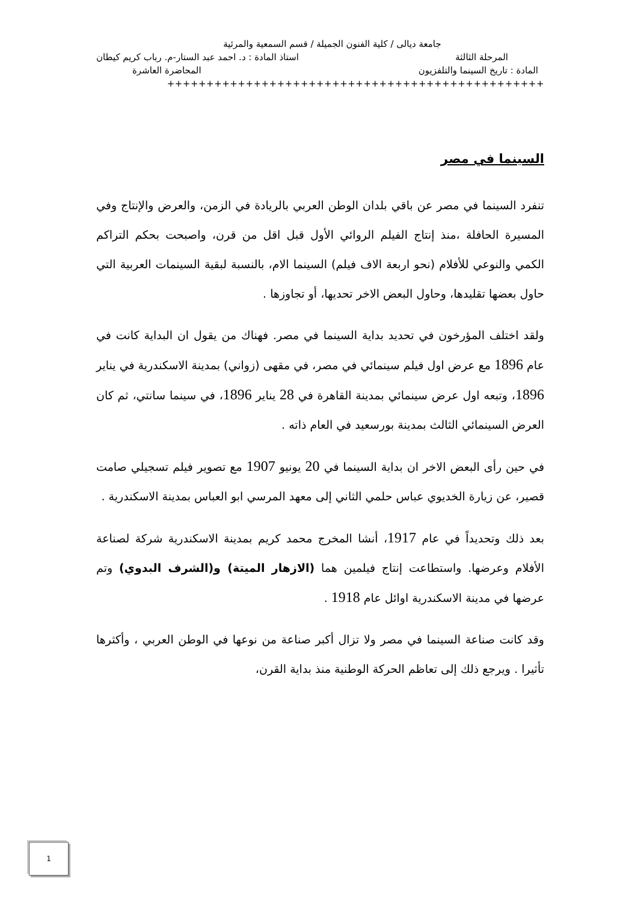جامعة ديالى / كلية الفنون الجميلة / قسم السمعية والمرئية
المرحلة الثالثة استاذ المادة : د. احمد عبد الستار-م. رباب كريم كيطان
المادة : تاريخ السينما والتلفزيون المحاضرة العاشرة
++++++++++++++++++++++++++++++++++++++++++++++++
السينما في مصر
تنفرد السينما في مصر عن باقي بلدان الوطن العربي بالريادة في الزمن، والعرض والإنتاج وفي المسيرة الحافلة ،منذ إنتاج الفيلم الروائي الأول قبل اقل من قرن، واصبحت بحكم التراكم الكمي والنوعي للأفلام (نحو اربعة الاف فيلم) السينما الام، بالنسبة لبقية السينمات العربية التي حاول بعضها تقليدها، وحاول البعض الاخر تحديها، أو تجاوزها .
ولقد اختلف المؤرخون في تحديد بداية السينما في مصر. فهناك من يقول ان البداية كانت في عام 1896 مع عرض اول فيلم سينمائي في مصر، في مقهى (زواني) بمدينة الاسكندرية في يناير 1896، وتبعه اول عرض سينمائي بمدينة القاهرة في 28 يناير 1896، في سينما سانتي، ثم كان العرض السينمائي الثالث بمدينة بورسعيد في العام ذاته .
في حين رأى البعض الاخر ان بداية السينما في 20 يونيو 1907 مع تصوير فيلم تسجيلي صامت قصير، عن زيارة الخديوي عباس حلمي الثاني إلى معهد المرسي ابو العباس بمدينة الاسكندرية .
بعد ذلك وتحديداً في عام 1917، أنشا المخرج محمد كريم بمدينة الاسكندرية شركة لصناعة الأفلام وعرضها. واستطاعت إنتاج فيلمين هما (الازهار الميتة) و(الشرف البدوي) وتم عرضها في مدينة الاسكندرية اوائل عام 1918 .
وقد كانت صناعة السينما في مصر ولا تزال أكبر صناعة من نوعها في الوطن العربي ، وأكثرها تأثيرا . ويرجع ذلك إلى تعاظم الحركة الوطنية منذ بداية القرن،
1